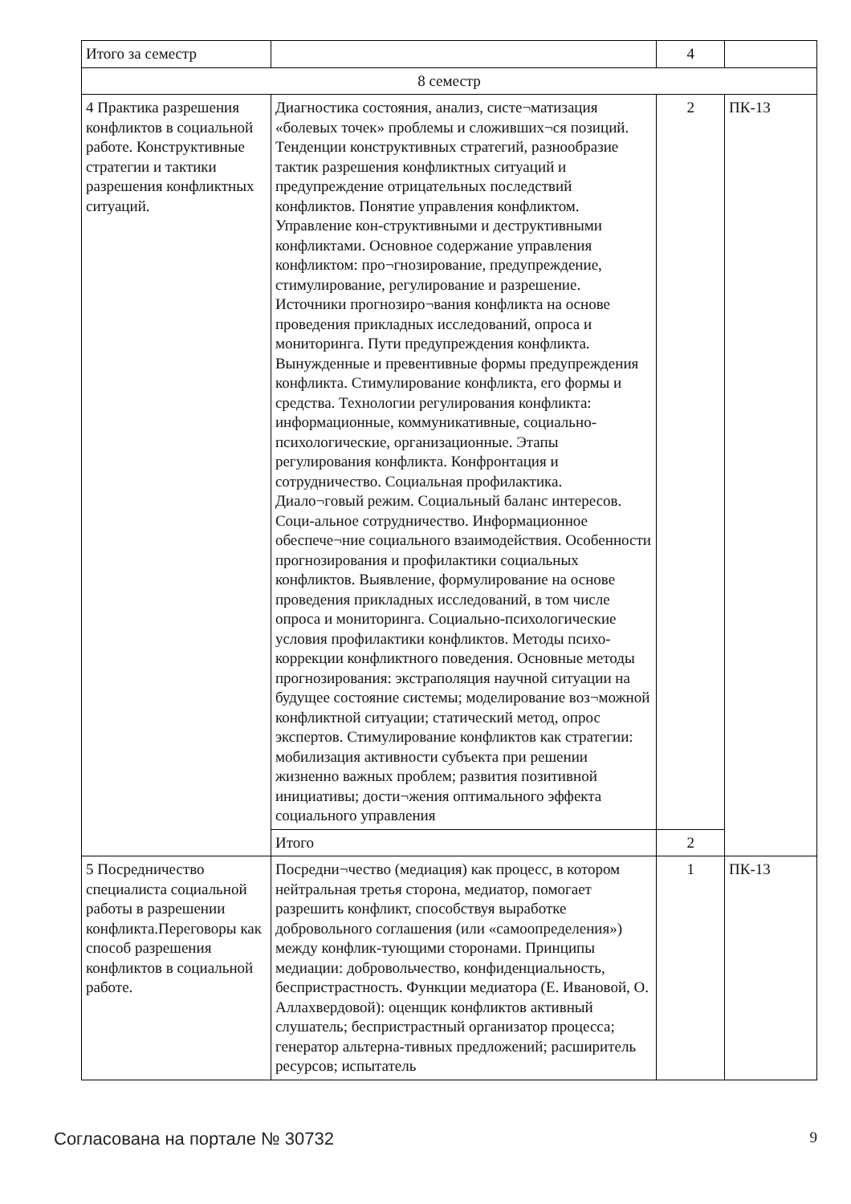| Итого за семестр | | 4 | |
| 8 семестр | | | |
| 4 Практика разрешения конфликтов в социальной работе. Конструктивные стратегии и тактики разрешения конфликтных ситуаций. | Диагностика состояния, анализ, систе¬матизация «болевых точек» проблемы и сложивших¬ся позиций. Тенденции конструктивных стратегий, разнообразие тактик разрешения конфликтных ситуаций и предупреждение отрицательных последствий конфликтов. Понятие управления конфликтом. Управление кон-структивными и деструктивными конфликтами. Основное содержание управления конфликтом: про¬гнозирование, предупреждение, стимулирование, регулирование и разрешение. Источники прогнозиро¬вания конфликта на основе проведения прикладных исследований, опроса и мониторинга. Пути предупреждения конфликта. Вынужденные и превентивные формы предупреждения конфликта. Стимулирование конфликта, его формы и средства. Технологии регулирования конфликта: информационные, коммуникативные, социально-психологические, организационные. Этапы регулирования конфликта. Конфронтация и сотрудничество. Социальная профилактика. Диало¬говый режим. Социальный баланс интересов. Соци-альное сотрудничество. Информационное обеспече¬ние социального взаимодействия. Особенности прогнозирования и профилактики социальных конфликтов. Выявление, формулирование на основе проведения прикладных исследований, в том числе опроса и мониторинга. Социально-психологические условия профилактики конфликтов. Методы психо-коррекции конфликтного поведения. Основные методы прогнозирования: экстраполяция научной ситуации на будущее состояние системы; моделирование воз¬можной конфликтной ситуации; статический метод, опрос экспертов. Стимулирование конфликтов как стратегии: мобилизация активности субъекта при решении жизненно важных проблем; развития позитивной инициативы; дости¬жения оптимального эффекта социального управления | 2 | ПК-13 |
| | Итого | 2 | |
| 5 Посредничество специалиста социальной работы в разрешении конфликта.Переговоры как способ разрешения конфликтов в социальной работе. | Посредни¬чество (медиация) как процесс, в котором нейтральная третья сторона, медиатор, помогает разрешить конфликт, способствуя выработке добровольного соглашения (или «самоопределения») между конфлик-тующими сторонами. Принципы медиации: добровольчество, конфиденциальность, беспристрастность. Функции медиатора (Е. Ивановой, О. Аллахвердовой): оценщик конфликтов активный слушатель; беспристрастный организатор процесса; генератор альтерна-тивных предложений; расширитель ресурсов; испытатель | 1 | ПК-13 |
Согласована на портале № 30732 9